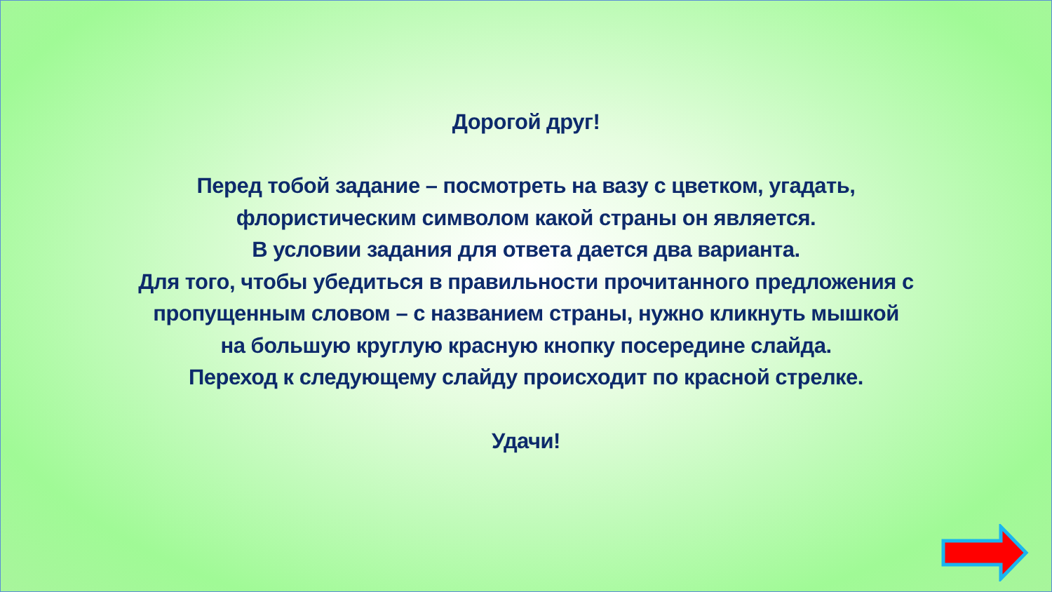Дорогой друг!
Перед тобой задание – посмотреть на вазу с цветком, угадать,
флористическим символом какой страны он является.
В условии задания для ответа дается два варианта.
Для того, чтобы убедиться в правильности прочитанного предложения с
пропущенным словом – с названием страны, нужно кликнуть мышкой
на большую круглую красную кнопку посередине слайда.
Переход к следующему слайду происходит по красной стрелке.
Удачи!